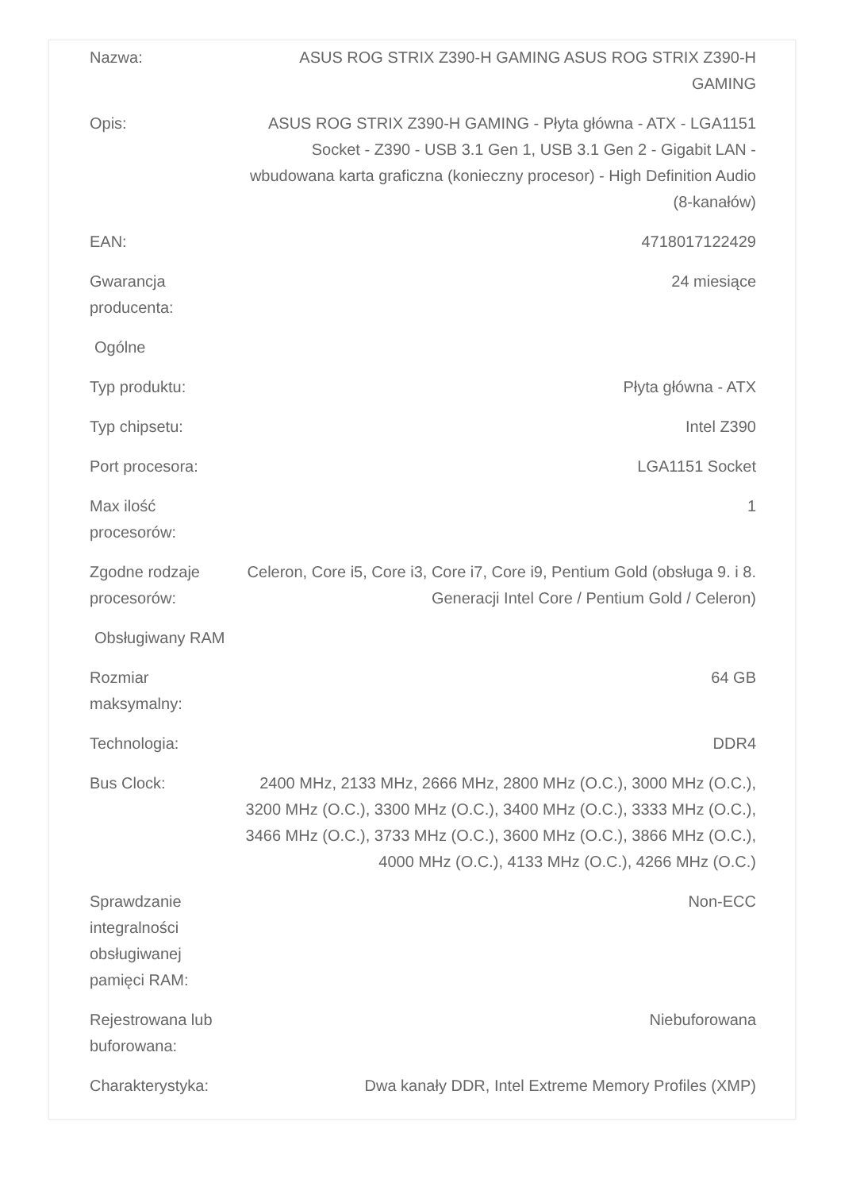| Nazwa: | ASUS ROG STRIX Z390-H GAMING ASUS ROG STRIX Z390-H GAMING |
| Opis: | ASUS ROG STRIX Z390-H GAMING - Płyta główna - ATX - LGA1151 Socket - Z390 - USB 3.1 Gen 1, USB 3.1 Gen 2 - Gigabit LAN - wbudowana karta graficzna (konieczny procesor) - High Definition Audio (8-kanałów) |
| EAN: | 4718017122429 |
| Gwarancja producenta: | 24 miesiące |
| Ogólne | |
| Typ produktu: | Płyta główna - ATX |
| Typ chipsetu: | Intel Z390 |
| Port procesora: | LGA1151 Socket |
| Max ilość procesorów: | 1 |
| Zgodne rodzaje procesorów: | Celeron, Core i5, Core i3, Core i7, Core i9, Pentium Gold (obsługa 9. i 8. Generacji Intel Core / Pentium Gold / Celeron) |
| Obsługiwany RAM | |
| Rozmiar maksymalny: | 64 GB |
| Technologia: | DDR4 |
| Bus Clock: | 2400 MHz, 2133 MHz, 2666 MHz, 2800 MHz (O.C.), 3000 MHz (O.C.), 3200 MHz (O.C.), 3300 MHz (O.C.), 3400 MHz (O.C.), 3333 MHz (O.C.), 3466 MHz (O.C.), 3733 MHz (O.C.), 3600 MHz (O.C.), 3866 MHz (O.C.), 4000 MHz (O.C.), 4133 MHz (O.C.), 4266 MHz (O.C.) |
| Sprawdzanie integralności obsługiwanej pamięci RAM: | Non-ECC |
| Rejestrowana lub buforowana: | Niebuforowana |
| Charakterystyka: | Dwa kanały DDR, Intel Extreme Memory Profiles (XMP) |